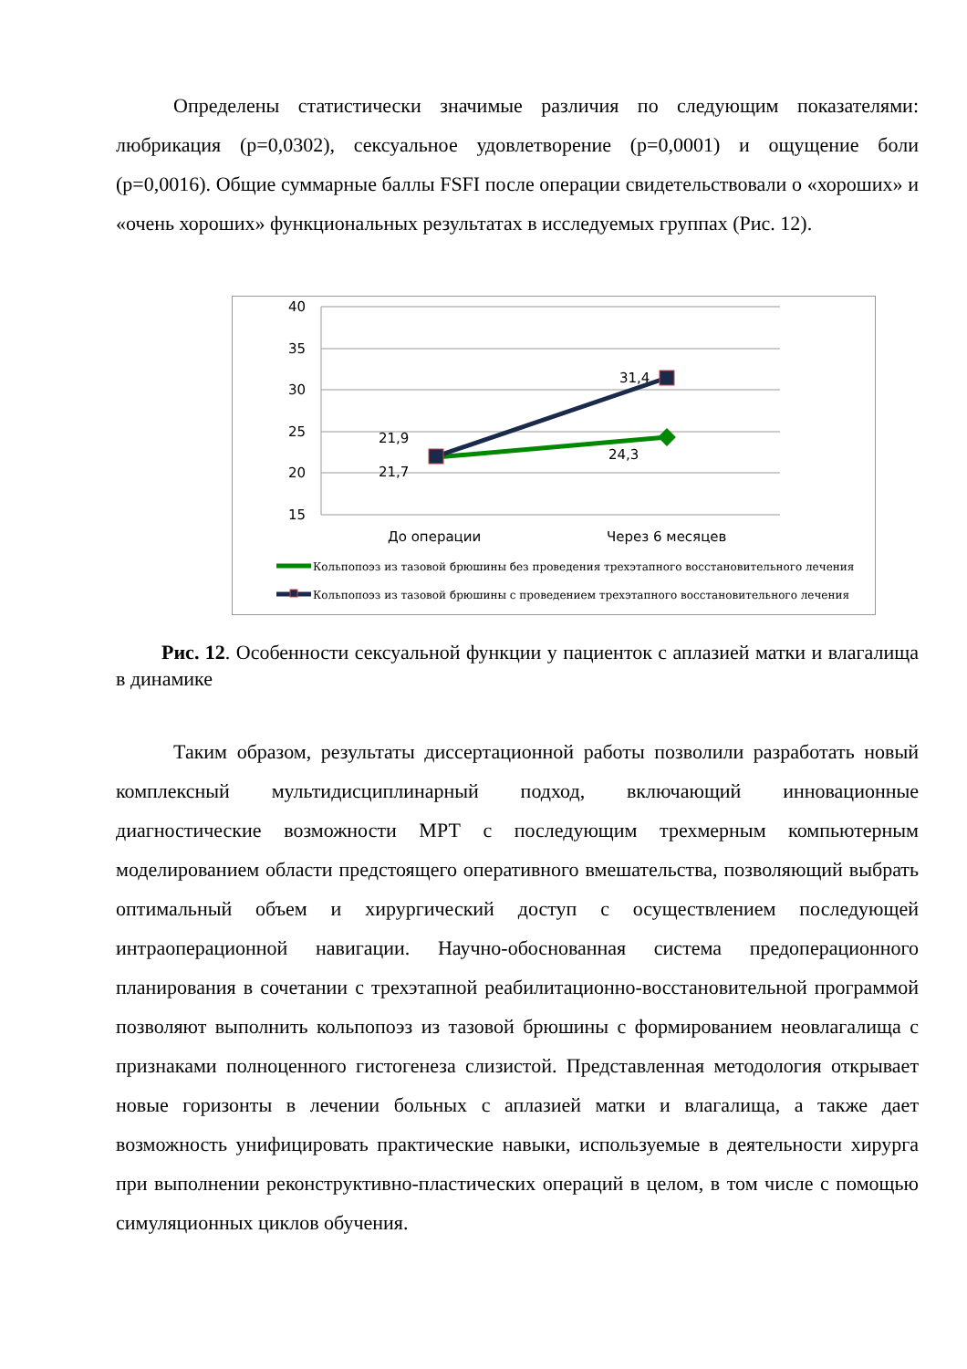Определены статистически значимые различия по следующим показателями: любрикация (p=0,0302), сексуальное удовлетворение (p=0,0001) и ощущение боли (p=0,0016). Общие суммарные баллы FSFI после операции свидетельствовали о «хороших» и «очень хороших» функциональных результатах в исследуемых группах (Рис. 12).
40
35
30
25
20
15
21,9
21,7
31,4
24,3
До операции
Через 6 месяцев
Кольпопоэз из тазовой брюшины без проведения трехэтапного восстановительного лечения
Кольпопоэз из тазовой брюшины с проведением трехэтапного восстановительного лечения
Рис. 12. Особенности сексуальной функции у пациенток с аплазией матки и влагалища в динамике
Таким образом, результаты диссертационной работы позволили разработать новый комплексный мультидисциплинарный подход, включающий инновационные диагностические возможности МРТ с последующим трехмерным компьютерным моделированием области предстоящего оперативного вмешательства, позволяющий выбрать оптимальный объем и хирургический доступ с осуществлением последующей интраоперационной навигации. Научно-обоснованная система предоперационного планирования в сочетании с трехэтапной реабилитационно-восстановительной программой позволяют выполнить кольпопоэз из тазовой брюшины с формированием неовлагалища с признаками полноценного гистогенеза слизистой. Представленная методология открывает новые горизонты в лечении больных с аплазией матки и влагалища, а также дает возможность унифицировать практические навыки, используемые в деятельности хирурга при выполнении реконструктивно-пластических операций в целом, в том числе с помощью симуляционных циклов обучения.